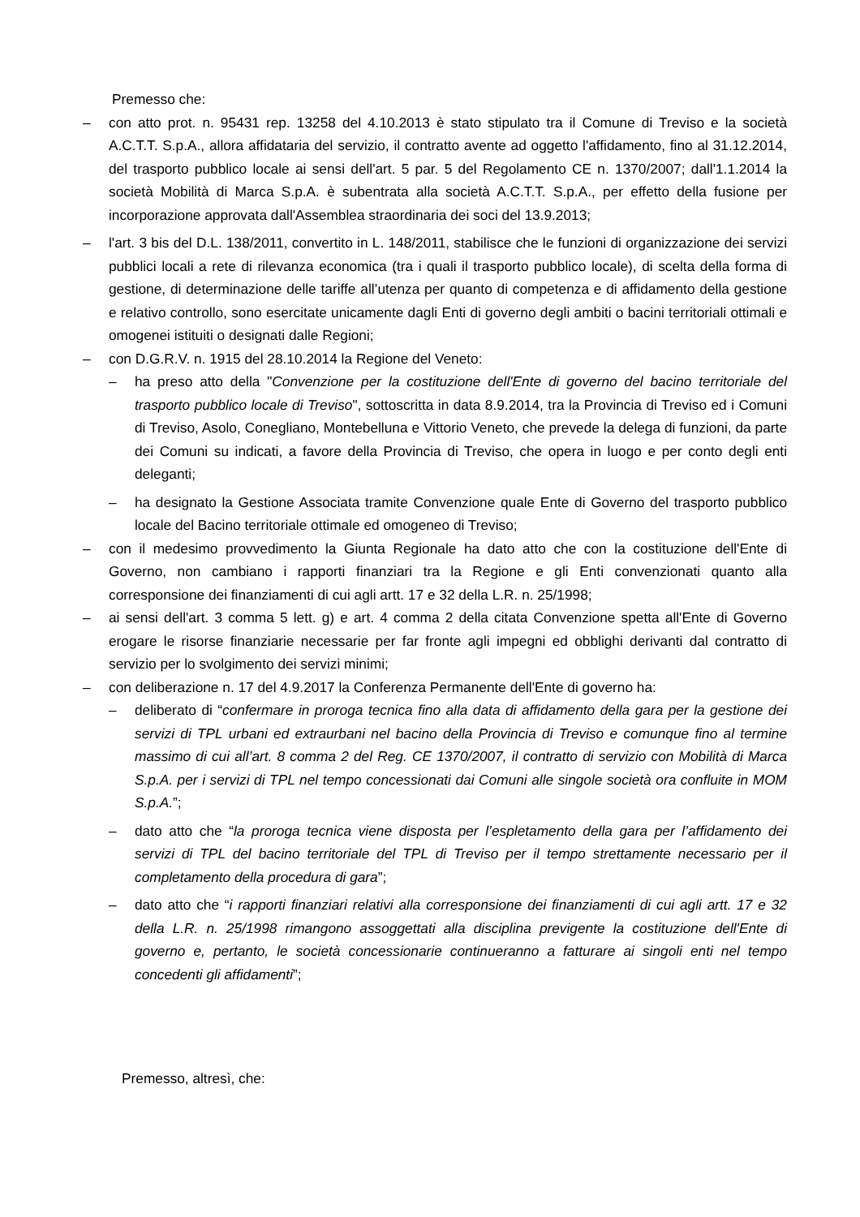Premesso che:
– con atto prot. n. 95431 rep. 13258 del 4.10.2013 è stato stipulato tra il Comune di Treviso e la società A.C.T.T. S.p.A., allora affidataria del servizio, il contratto avente ad oggetto l'affidamento, fino al 31.12.2014, del trasporto pubblico locale ai sensi dell'art. 5 par. 5 del Regolamento CE n. 1370/2007; dall'1.1.2014 la società Mobilità di Marca S.p.A. è subentrata alla società A.C.T.T. S.p.A., per effetto della fusione per incorporazione approvata dall'Assemblea straordinaria dei soci del 13.9.2013;
– l'art. 3 bis del D.L. 138/2011, convertito in L. 148/2011, stabilisce che le funzioni di organizzazione dei servizi pubblici locali a rete di rilevanza economica (tra i quali il trasporto pubblico locale), di scelta della forma di gestione, di determinazione delle tariffe all’utenza per quanto di competenza e di affidamento della gestione e relativo controllo, sono esercitate unicamente dagli Enti di governo degli ambiti o bacini territoriali ottimali e omogenei istituiti o designati dalle Regioni;
– con D.G.R.V. n. 1915 del 28.10.2014 la Regione del Veneto:
– ha preso atto della "Convenzione per la costituzione dell'Ente di governo del bacino territoriale del trasporto pubblico locale di Treviso", sottoscritta in data 8.9.2014, tra la Provincia di Treviso ed i Comuni di Treviso, Asolo, Conegliano, Montebelluna e Vittorio Veneto, che prevede la delega di funzioni, da parte dei Comuni su indicati, a favore della Provincia di Treviso, che opera in luogo e per conto degli enti deleganti;
– ha designato la Gestione Associata tramite Convenzione quale Ente di Governo del trasporto pubblico locale del Bacino territoriale ottimale ed omogeneo di Treviso;
– con il medesimo provvedimento la Giunta Regionale ha dato atto che con la costituzione dell'Ente di Governo, non cambiano i rapporti finanziari tra la Regione e gli Enti convenzionati quanto alla corresponsione dei finanziamenti di cui agli artt. 17 e 32 della L.R. n. 25/1998;
– ai sensi dell'art. 3 comma 5 lett. g) e art. 4 comma 2 della citata Convenzione spetta all'Ente di Governo erogare le risorse finanziarie necessarie per far fronte agli impegni ed obblighi derivanti dal contratto di servizio per lo svolgimento dei servizi minimi;
– con deliberazione n. 17 del 4.9.2017 la Conferenza Permanente dell'Ente di governo ha:
– deliberato di “confermare in proroga tecnica fino alla data di affidamento della gara per la gestione dei servizi di TPL urbani ed extraurbani nel bacino della Provincia di Treviso e comunque fino al termine massimo di cui all’art. 8 comma 2 del Reg. CE 1370/2007, il contratto di servizio con Mobilità di Marca S.p.A. per i servizi di TPL nel tempo concessionati dai Comuni alle singole società ora confluite in MOM S.p.A.”;
– dato atto che “la proroga tecnica viene disposta per l’espletamento della gara per l’affidamento dei servizi di TPL del bacino territoriale del TPL di Treviso per il tempo strettamente necessario per il completamento della procedura di gara”;
– dato atto che “i rapporti finanziari relativi alla corresponsione dei finanziamenti di cui agli artt. 17 e 32 della L.R. n. 25/1998 rimangono assoggettati alla disciplina previgente la costituzione dell'Ente di governo e, pertanto, le società concessionarie continueranno a fatturare ai singoli enti nel tempo concedenti gli affidamenti”;
Premesso, altresì, che: